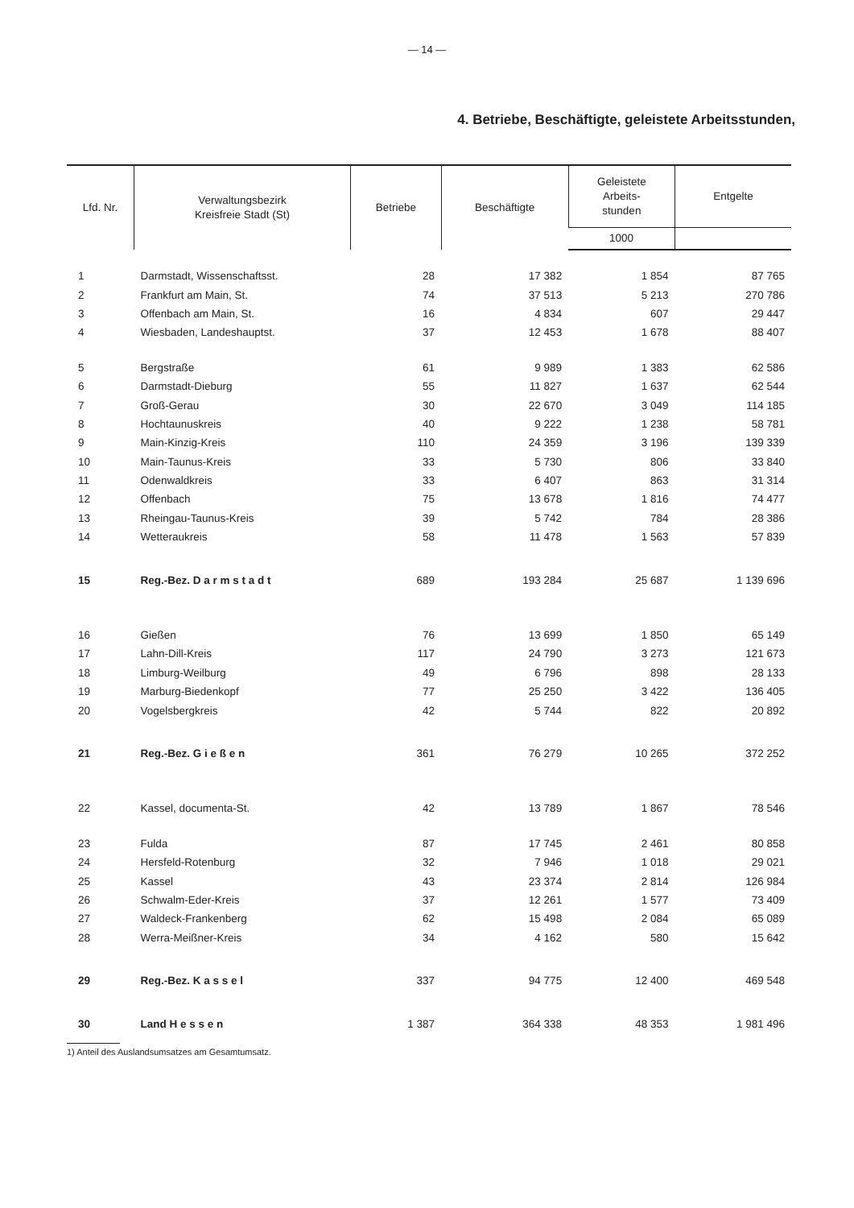— 14 —
4. Betriebe, Beschäftigte, geleistete Arbeitsstunden,
| Lfd. Nr. | Verwaltungsbezirk Kreisfreie Stadt (St) | Betriebe | Beschäftigte | Geleistete Arbeits- stunden | Entgelte |
| --- | --- | --- | --- | --- | --- |
| | | | | 1000 | |
| 1 | Darmstadt, Wissenschaftsst. | 28 | 17 382 | 1 854 | 87 765 |
| 2 | Frankfurt am Main, St. | 74 | 37 513 | 5 213 | 270 786 |
| 3 | Offenbach am Main, St. | 16 | 4 834 | 607 | 29 447 |
| 4 | Wiesbaden, Landeshauptst. | 37 | 12 453 | 1 678 | 88 407 |
| 5 | Bergstraße | 61 | 9 989 | 1 383 | 62 586 |
| 6 | Darmstadt-Dieburg | 55 | 11 827 | 1 637 | 62 544 |
| 7 | Groß-Gerau | 30 | 22 670 | 3 049 | 114 185 |
| 8 | Hochtaunuskreis | 40 | 9 222 | 1 238 | 58 781 |
| 9 | Main-Kinzig-Kreis | 110 | 24 359 | 3 196 | 139 339 |
| 10 | Main-Taunus-Kreis | 33 | 5 730 | 806 | 33 840 |
| 11 | Odenwaldkreis | 33 | 6 407 | 863 | 31 314 |
| 12 | Offenbach | 75 | 13 678 | 1 816 | 74 477 |
| 13 | Rheingau-Taunus-Kreis | 39 | 5 742 | 784 | 28 386 |
| 14 | Wetteraukreis | 58 | 11 478 | 1 563 | 57 839 |
| 15 | Reg.-Bez. D a r m s t a d t | 689 | 193 284 | 25 687 | 1 139 696 |
| 16 | Gießen | 76 | 13 699 | 1 850 | 65 149 |
| 17 | Lahn-Dill-Kreis | 117 | 24 790 | 3 273 | 121 673 |
| 18 | Limburg-Weilburg | 49 | 6 796 | 898 | 28 133 |
| 19 | Marburg-Biedenkopf | 77 | 25 250 | 3 422 | 136 405 |
| 20 | Vogelsbergkreis | 42 | 5 744 | 822 | 20 892 |
| 21 | Reg.-Bez. G i e ß e n | 361 | 76 279 | 10 265 | 372 252 |
| 22 | Kassel, documenta-St. | 42 | 13 789 | 1 867 | 78 546 |
| 23 | Fulda | 87 | 17 745 | 2 461 | 80 858 |
| 24 | Hersfeld-Rotenburg | 32 | 7 946 | 1 018 | 29 021 |
| 25 | Kassel | 43 | 23 374 | 2 814 | 126 984 |
| 26 | Schwalm-Eder-Kreis | 37 | 12 261 | 1 577 | 73 409 |
| 27 | Waldeck-Frankenberg | 62 | 15 498 | 2 084 | 65 089 |
| 28 | Werra-Meißner-Kreis | 34 | 4 162 | 580 | 15 642 |
| 29 | Reg.-Bez. K a s s e l | 337 | 94 775 | 12 400 | 469 548 |
| 30 | Land H e s s e n | 1 387 | 364 338 | 48 353 | 1 981 496 |
1) Anteil des Auslandsumsatzes am Gesamtumsatz.